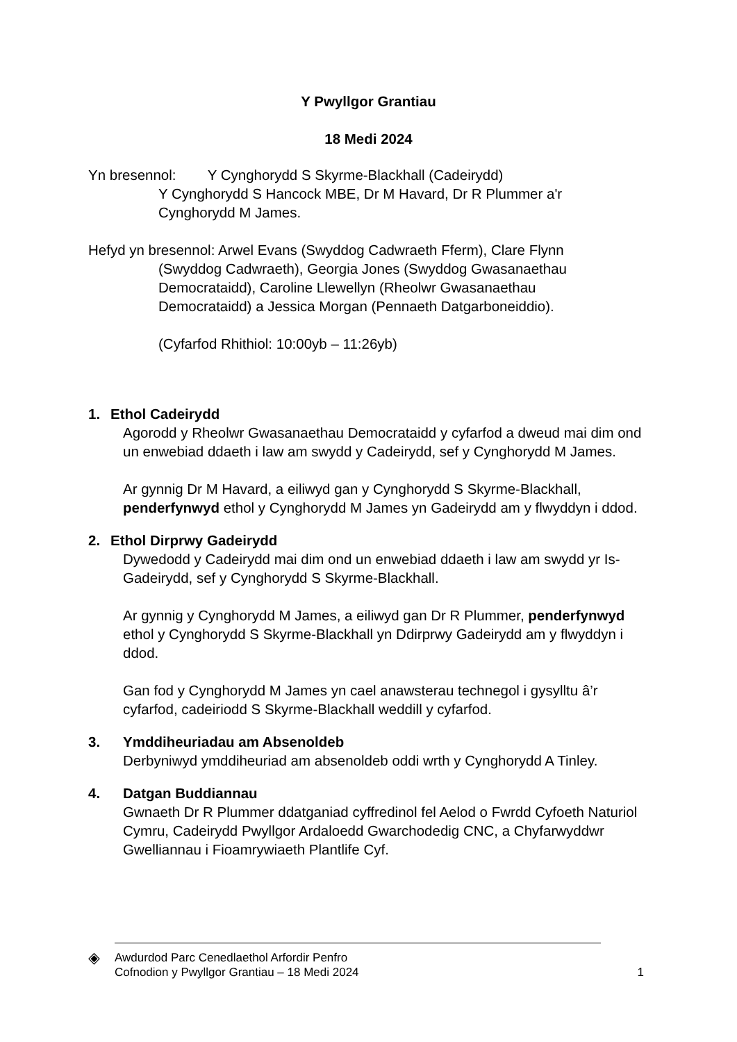Y Pwyllgor Grantiau
18 Medi 2024
Yn bresennol: Y Cynghorydd S Skyrme-Blackhall (Cadeirydd)
Y Cynghorydd S Hancock MBE, Dr M Havard, Dr R Plummer a'r
Cynghorydd M James.
Hefyd yn bresennol: Arwel Evans (Swyddog Cadwraeth Fferm), Clare Flynn
(Swyddog Cadwraeth), Georgia Jones (Swyddog Gwasanaethau
Democrataidd), Caroline Llewellyn (Rheolwr Gwasanaethau
Democrataidd) a Jessica Morgan (Pennaeth Datgarboneiddio).
(Cyfarfod Rhithiol: 10:00yb – 11:26yb)
1. Ethol Cadeirydd
Agorodd y Rheolwr Gwasanaethau Democrataidd y cyfarfod a dweud mai dim ond un enwebiad ddaeth i law am swydd y Cadeirydd, sef y Cynghorydd M James.
Ar gynnig Dr M Havard, a eiliwyd gan y Cynghorydd S Skyrme-Blackhall, penderfynwyd ethol y Cynghorydd M James yn Gadeirydd am y flwyddyn i ddod.
2. Ethol Dirprwy Gadeirydd
Dywedodd y Cadeirydd mai dim ond un enwebiad ddaeth i law am swydd yr Is-Gadeirydd, sef y Cynghorydd S Skyrme-Blackhall.
Ar gynnig y Cynghorydd M James, a eiliwyd gan Dr R Plummer, penderfynwyd ethol y Cynghorydd S Skyrme-Blackhall yn Ddirprwy Gadeirydd am y flwyddyn i ddod.
Gan fod y Cynghorydd M James yn cael anawsterau technegol i gysylltu â’r cyfarfod, cadeiriodd S Skyrme-Blackhall weddill y cyfarfod.
3. Ymddiheuriadau am Absenoldeb
Derbyniwyd ymddiheuriad am absenoldeb oddi wrth y Cynghorydd A Tinley.
4. Datgan Buddiannau
Gwnaeth Dr R Plummer ddatganiad cyffredinol fel Aelod o Fwrdd Cyfoeth Naturiol Cymru, Cadeirydd Pwyllgor Ardaloedd Gwarchodedig CNC, a Chyfarwyddwr Gwelliannau i Fioamrywiaeth Plantlife Cyf.
◈
Awdurdod Parc Cenedlaethol Arfordir Penfro
Cofnodion y Pwyllgor Grantiau – 18 Medi 2024
1